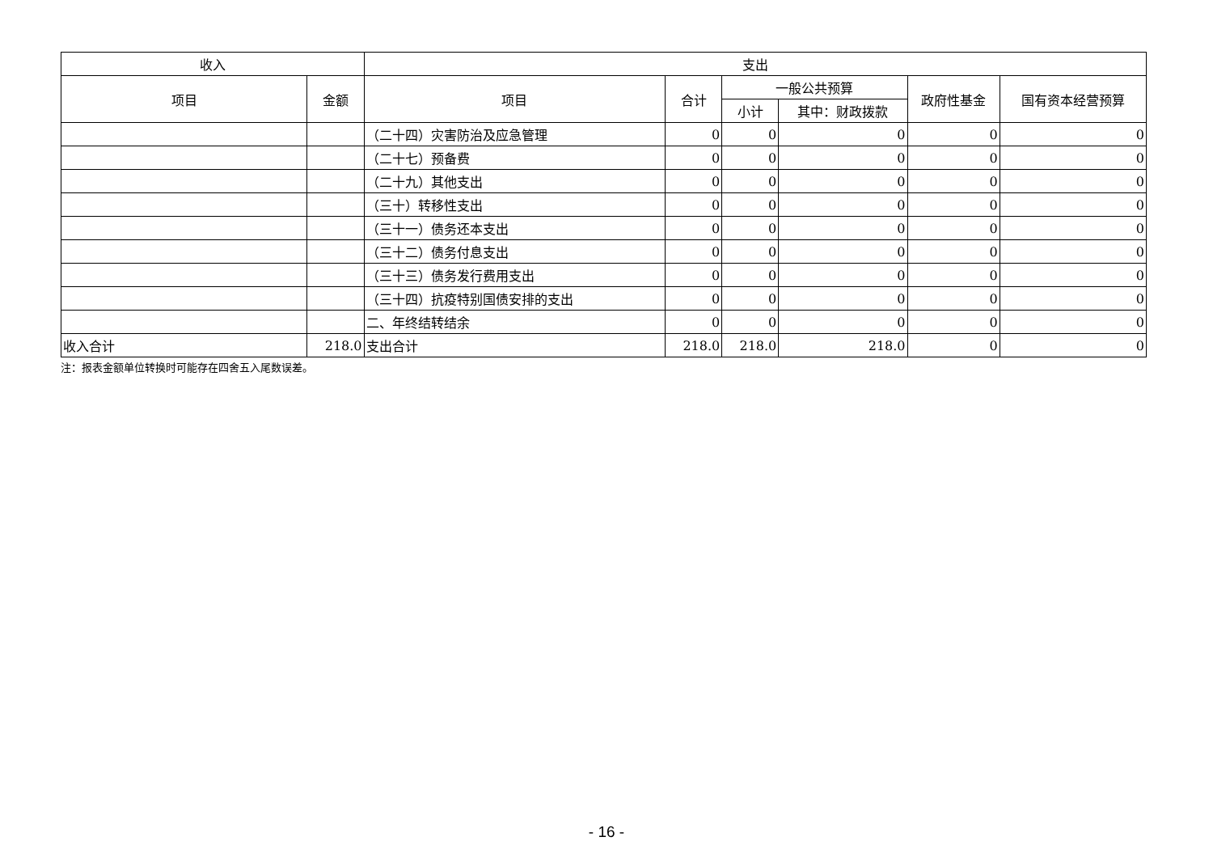| 收入 | | 支出 | | | | | |
| --- | --- | --- | --- | --- | --- | --- | --- |
| 项目 | 金额 | 项目 | 合计 | 一般公共预算 | | 政府性基金 | 国有资本经营预算 |
| | | | | 小计 | 其中：财政拨款 | | |
| | | （二十四）灾害防治及应急管理 | 0 | 0 | 0 | 0 | 0 |
| | | （二十七）预备费 | 0 | 0 | 0 | 0 | 0 |
| | | （二十九）其他支出 | 0 | 0 | 0 | 0 | 0 |
| | | （三十）转移性支出 | 0 | 0 | 0 | 0 | 0 |
| | | （三十一）债务还本支出 | 0 | 0 | 0 | 0 | 0 |
| | | （三十二）债务付息支出 | 0 | 0 | 0 | 0 | 0 |
| | | （三十三）债务发行费用支出 | 0 | 0 | 0 | 0 | 0 |
| | | （三十四）抗疫特别国债安排的支出 | 0 | 0 | 0 | 0 | 0 |
| | | 二、年终结转结余 | 0 | 0 | 0 | 0 | 0 |
| 收入合计 | 218.0 | 支出合计 | 218.0 | 218.0 | 218.0 | 0 | 0 |
注：报表金额单位转换时可能存在四舍五入尾数误差。
- 16 -